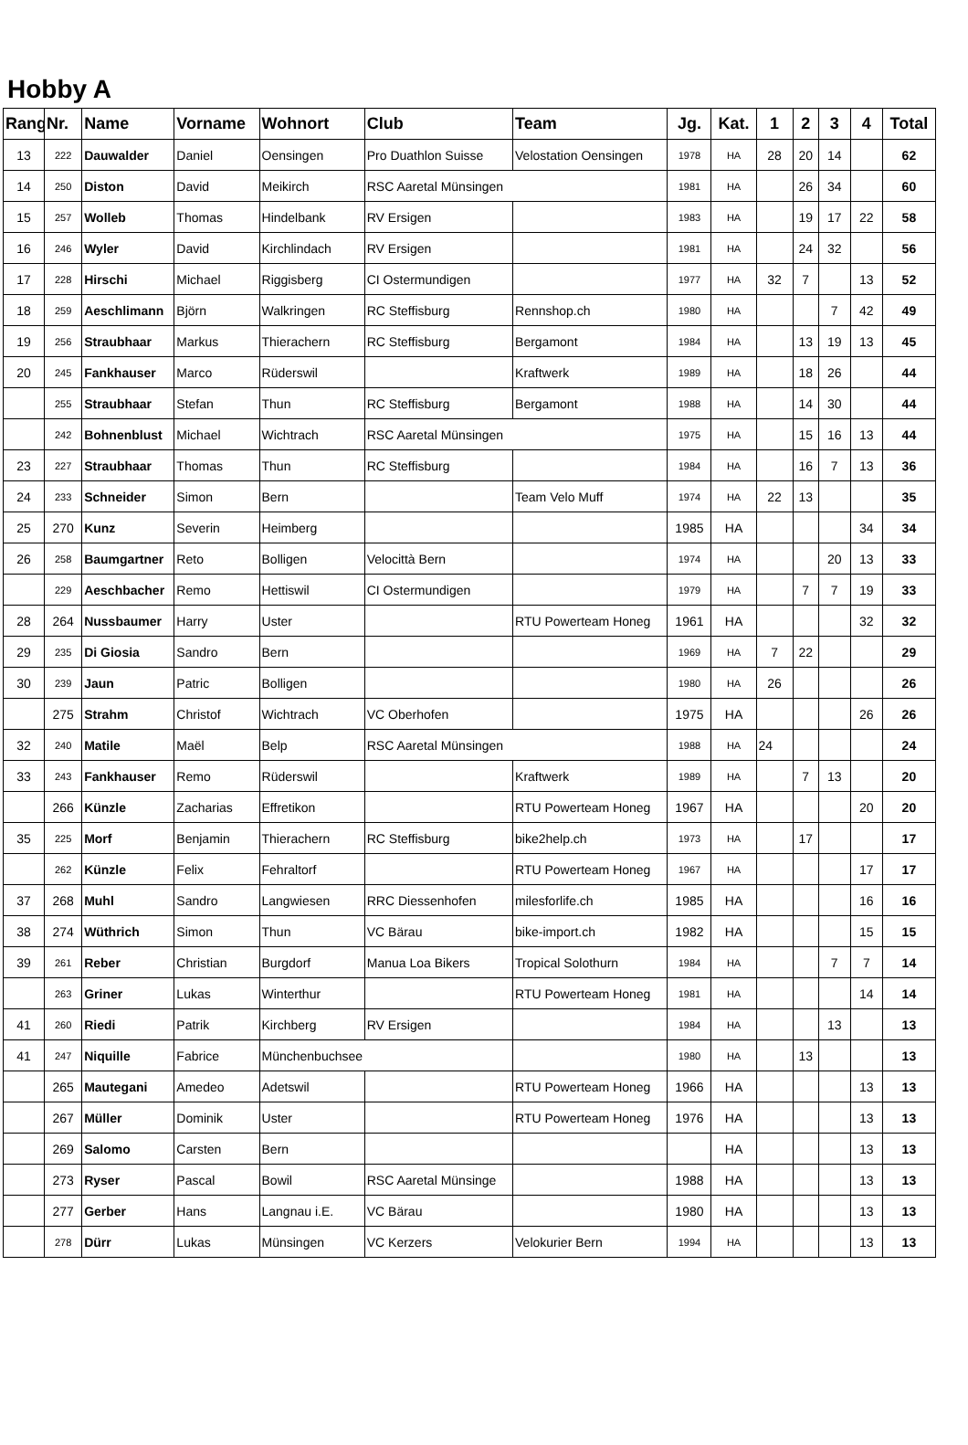Hobby A
| Rang | Nr. | Name | Vorname | Wohnort | Club | Team | Jg. | Kat. | 1 | 2 | 3 | 4 | Total |
| --- | --- | --- | --- | --- | --- | --- | --- | --- | --- | --- | --- | --- | --- |
| 13 | 222 | Dauwalder | Daniel | Oensingen | Pro Duathlon Suisse | Velostation Oensingen | 1978 | HA | 28 | 20 | 14 | | 62 |
| 14 | 250 | Diston | David | Meikirch | RSC Aaretal Münsingen | | 1981 | HA | | 26 | 34 | | 60 |
| 15 | 257 | Wolleb | Thomas | Hindelbank | RV Ersigen | | 1983 | HA | | 19 | 17 | 22 | 58 |
| 16 | 246 | Wyler | David | Kirchlindach | RV Ersigen | | 1981 | HA | | 24 | 32 | | 56 |
| 17 | 228 | Hirschi | Michael | Riggisberg | CI Ostermundigen | | 1977 | HA | 32 | 7 | | 13 | 52 |
| 18 | 259 | Aeschlimann | Björn | Walkringen | RC Steffisburg | Rennshop.ch | 1980 | HA | | | 7 | 42 | 49 |
| 19 | 256 | Straubhaar | Markus | Thierachern | RC Steffisburg | Bergamont | 1984 | HA | | 13 | 19 | 13 | 45 |
| 20 | 245 | Fankhauser | Marco | Rüderswil | | Kraftwerk | 1989 | HA | | 18 | 26 | | 44 |
| | 255 | Straubhaar | Stefan | Thun | RC Steffisburg | Bergamont | 1988 | HA | | 14 | 30 | | 44 |
| | 242 | Bohnenblust | Michael | Wichtrach | RSC Aaretal Münsingen | | 1975 | HA | | 15 | 16 | 13 | 44 |
| 23 | 227 | Straubhaar | Thomas | Thun | RC Steffisburg | | 1984 | HA | | 16 | 7 | 13 | 36 |
| 24 | 233 | Schneider | Simon | Bern | | Team Velo Muff | 1974 | HA | 22 | 13 | | | 35 |
| 25 | 270 | Kunz | Severin | Heimberg | | | 1985 | HA | | | | 34 | 34 |
| 26 | 258 | Baumgartner | Reto | Bolligen | Velocittà Bern | | 1974 | HA | | | 20 | 13 | 33 |
| | 229 | Aeschbacher | Remo | Hettiswil | CI Ostermundigen | | 1979 | HA | | 7 | 7 | 19 | 33 |
| 28 | 264 | Nussbaumer | Harry | Uster | | RTU Powerteam Honeg | 1961 | HA | | | | 32 | 32 |
| 29 | 235 | Di Giosia | Sandro | Bern | | | 1969 | HA | 7 | 22 | | | 29 |
| 30 | 239 | Jaun | Patric | Bolligen | | | 1980 | HA | 26 | | | | 26 |
| | 275 | Strahm | Christof | Wichtrach | VC Oberhofen | | 1975 | HA | | | | 26 | 26 |
| 32 | 240 | Matile | Maël | Belp | RSC Aaretal Münsingen | | 1988 | HA | 24 | | | | 24 |
| 33 | 243 | Fankhauser | Remo | Rüderswil | | Kraftwerk | 1989 | HA | | 7 | 13 | | 20 |
| | 266 | Künzle | Zacharias | Effretikon | | RTU Powerteam Honeg | 1967 | HA | | | | 20 | 20 |
| 35 | 225 | Morf | Benjamin | Thierachern | RC Steffisburg | bike2help.ch | 1973 | HA | | 17 | | | 17 |
| | 262 | Künzle | Felix | Fehraltorf | | RTU Powerteam Honeg | 1967 | HA | | | | 17 | 17 |
| 37 | 268 | Muhl | Sandro | Langwiesen | RRC Diessenhofen | milesforlife.ch | 1985 | HA | | | | 16 | 16 |
| 38 | 274 | Wüthrich | Simon | Thun | VC Bärau | bike-import.ch | 1982 | HA | | | | 15 | 15 |
| 39 | 261 | Reber | Christian | Burgdorf | Manua Loa Bikers | Tropical Solothurn | 1984 | HA | | | 7 | 7 | 14 |
| | 263 | Griner | Lukas | Winterthur | | RTU Powerteam Honeg | 1981 | HA | | | | 14 | 14 |
| 41 | 260 | Riedi | Patrik | Kirchberg | RV Ersigen | | 1984 | HA | | | 13 | | 13 |
| 41 | 247 | Niquille | Fabrice | Münchenbuchsee | | | 1980 | HA | | 13 | | | 13 |
| | 265 | Mautegani | Amedeo | Adetswil | | RTU Powerteam Honeg | 1966 | HA | | | | 13 | 13 |
| | 267 | Müller | Dominik | Uster | | RTU Powerteam Honeg | 1976 | HA | | | | 13 | 13 |
| | 269 | Salomo | Carsten | Bern | | | | HA | | | | 13 | 13 |
| | 273 | Ryser | Pascal | Bowil | RSC Aaretal Münsinge | | 1988 | HA | | | | 13 | 13 |
| | 277 | Gerber | Hans | Langnau i.E. | VC Bärau | | 1980 | HA | | | | 13 | 13 |
| | 278 | Dürr | Lukas | Münsingen | VC Kerzers | Velokurier Bern | 1994 | HA | | | | 13 | 13 |